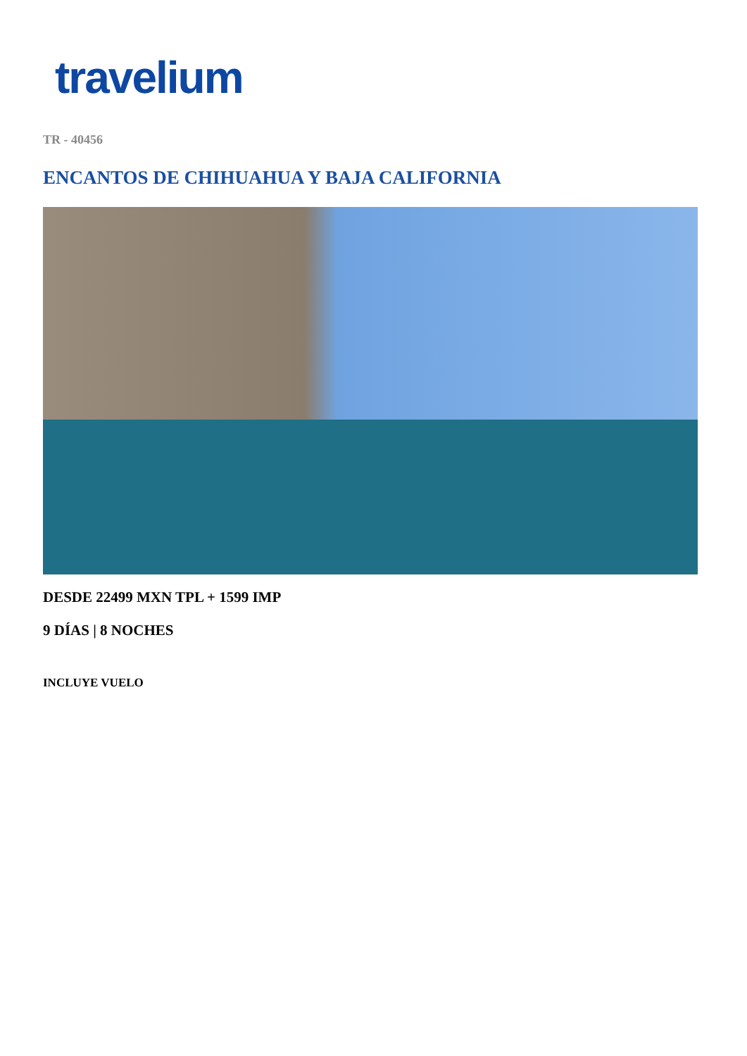travelium
TR - 40456
ENCANTOS DE CHIHUAHUA Y BAJA CALIFORNIA
DESDE 22499 MXN TPL + 1599 IMP
9 DÍAS | 8 NOCHES
INCLUYE VUELO